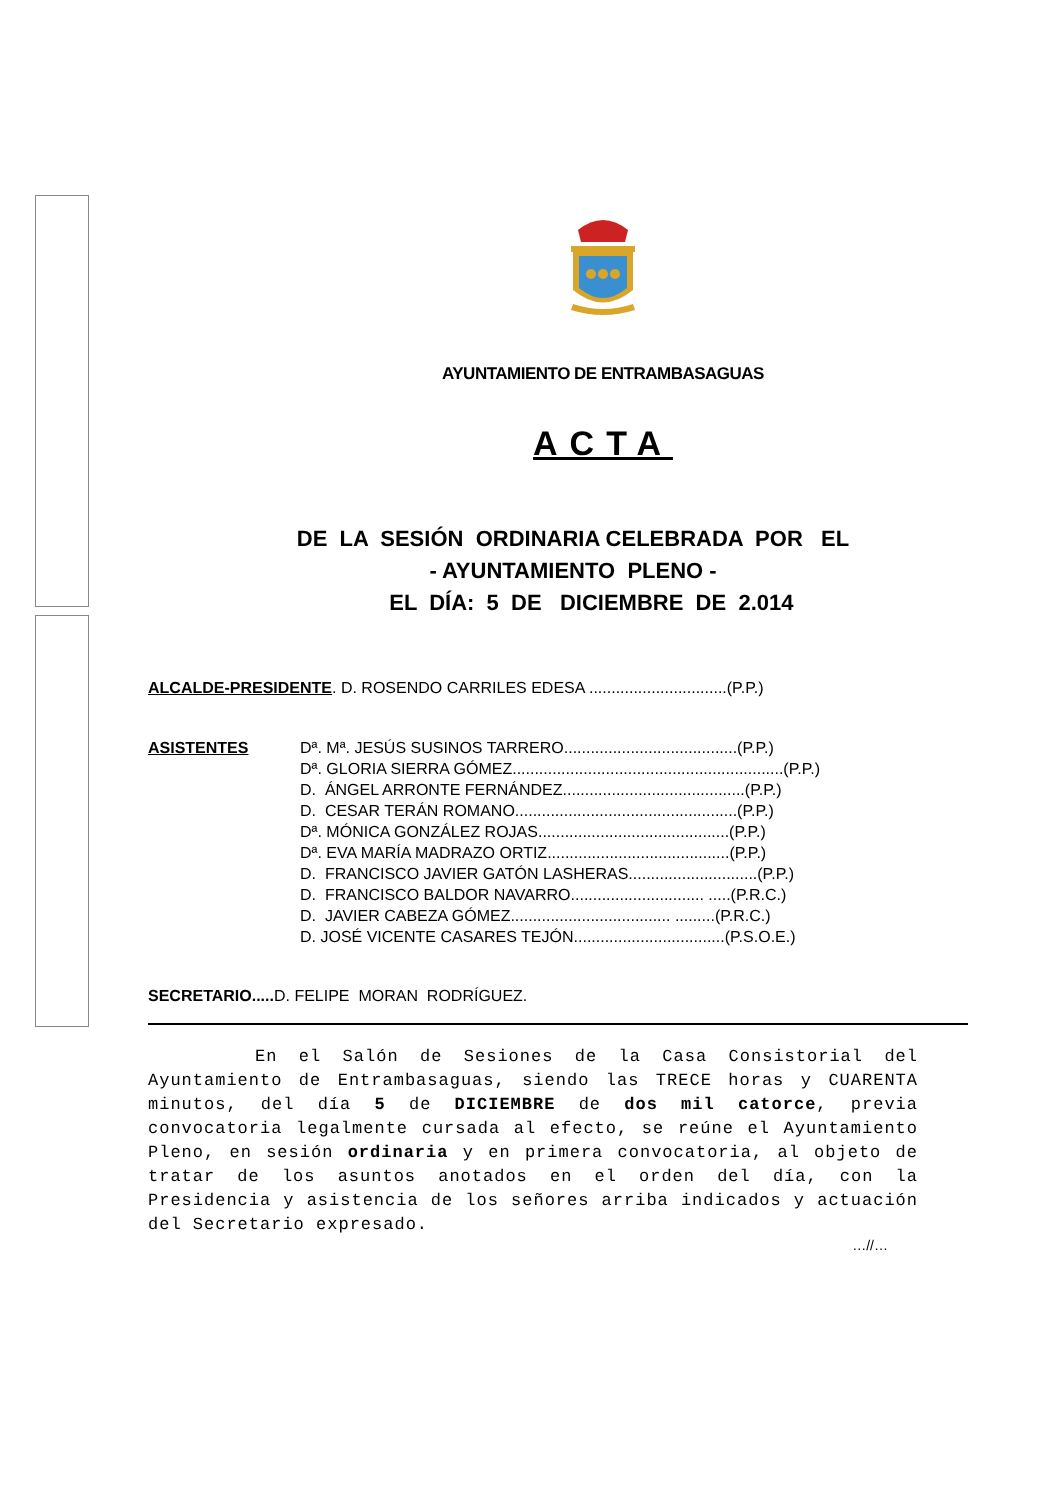AYUNTAMIENTO DE ENTRAMBASAGUAS
ACTA
DE LA SESIÓN ORDINARIA CELEBRADA POR EL
- AYUNTAMIENTO PLENO -
EL DÍA: 5 DE DICIEMBRE DE 2.014
ALCALDE-PRESIDENTE. D. ROSENDO CARRILES EDESA ...............................(P.P.)
ASISTENTES Dª. Mª. JESÚS SUSINOS TARRERO.......................................(P.P.)
Dª. GLORIA SIERRA GÓMEZ.............................................................(P.P.)
D. ÁNGEL ARRONTE FERNÁNDEZ.........................................(P.P.)
D. CESAR TERÁN ROMANO..................................................(P.P.)
Dª. MÓNICA GONZÁLEZ ROJAS...........................................(P.P.)
Dª. EVA MARÍA MADRAZO ORTIZ.........................................(P.P.)
D. FRANCISCO JAVIER GATÓN LASHERAS.............................(P.P.)
D. FRANCISCO BALDOR NAVARRO.............................. .....(P.R.C.)
D. JAVIER CABEZA GÓMEZ.................................... .........(P.R.C.)
D. JOSÉ VICENTE CASARES TEJÓN..................................(P.S.O.E.)
SECRETARIO..... D. FELIPE MORAN RODRÍGUEZ.
En el Salón de Sesiones de la Casa Consistorial del Ayuntamiento de Entrambasaguas, siendo las TRECE horas y CUARENTA minutos, del día 5 de DICIEMBRE de dos mil catorce, previa convocatoria legalmente cursada al efecto, se reúne el Ayuntamiento Pleno, en sesión ordinaria y en primera convocatoria, al objeto de tratar de los asuntos anotados en el orden del día, con la Presidencia y asistencia de los señores arriba indicados y actuación del Secretario expresado.
…//…